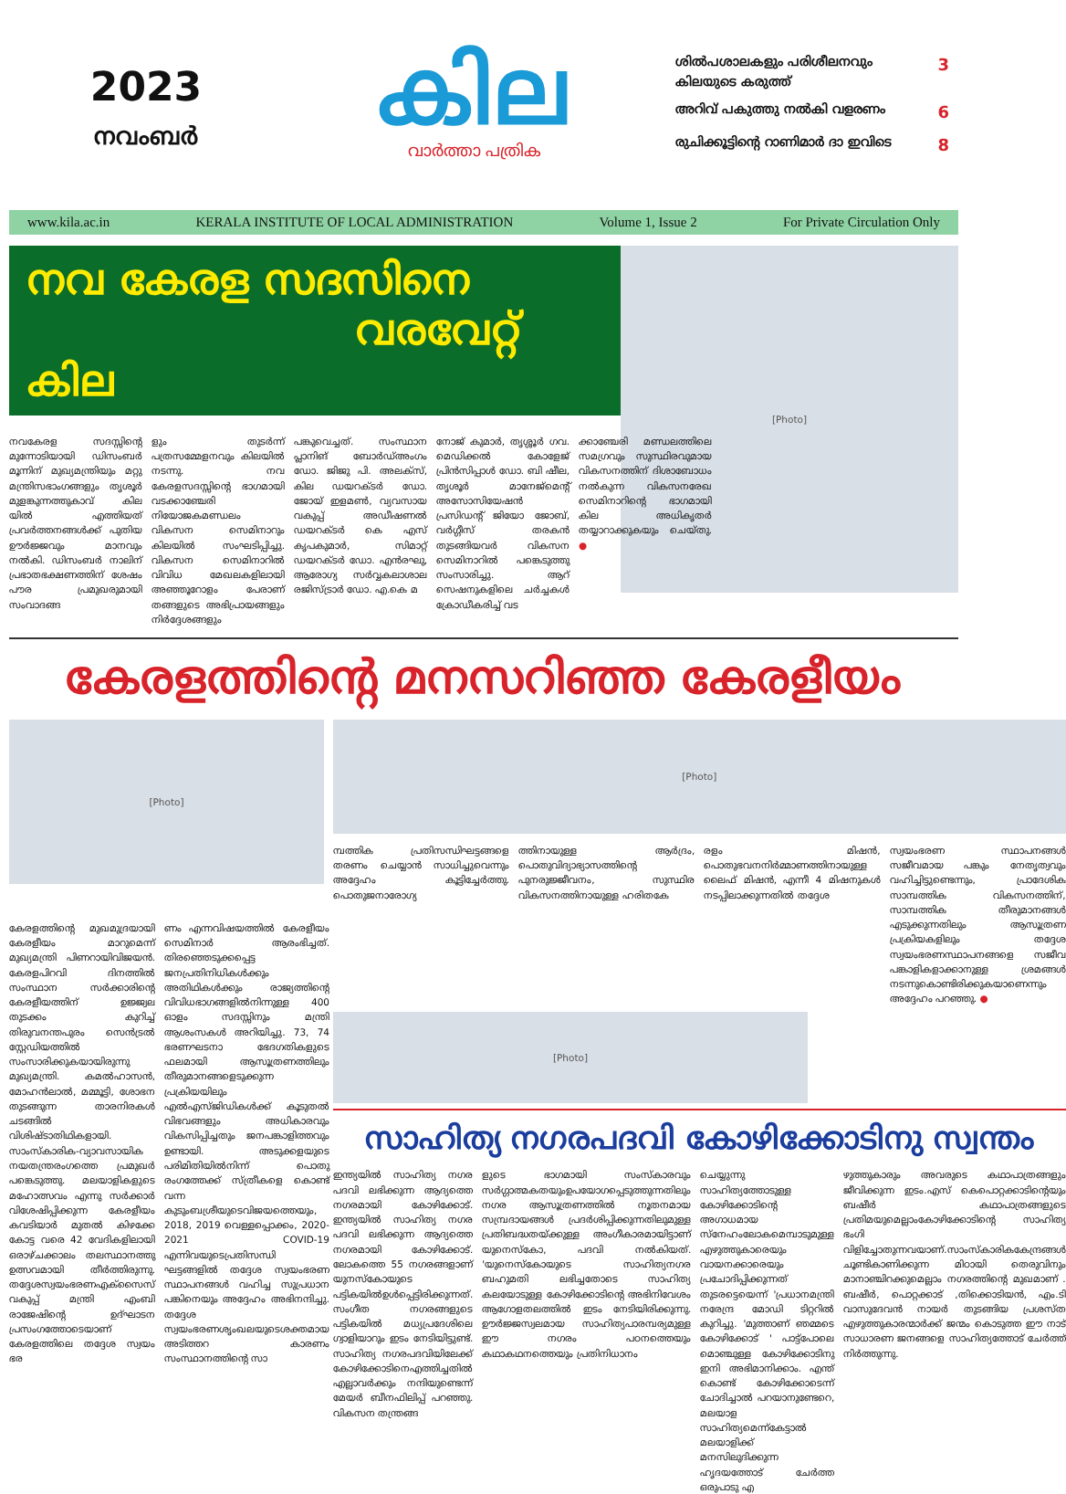2023
നവംബർ
കില
വാർത്താ പത്രിക
ശിൽപശാലകളും പരിശീലനവും
കിലയുടെ കരുത്ത് 3
അറിവ് പകുത്തു നൽകി വളരണം 6
രുചിക്കൂട്ടിന്റെ റാണിമാർ ദാ ഇവിടെ 8
www.kila.ac.in KERALA INSTITUTE OF LOCAL ADMINISTRATION Volume 1, Issue 2 For Private Circulation Only
നവ കേരള സദസിനെ
വരവേറ്റ് കില
നവകേരള സദസ്സിന്റെ മുന്നോടിയായി ഡിസംബർ മൂന്നിന് മുഖ്യമന്ത്രിയും മറ്റു മന്ത്രിസഭാംഗങ്ങളും തൃശൂർ മുളങ്കുന്നത്തുകാവ് കില യിൽ എത്തിയത് പ്രവർത്തനങ്ങൾക്ക് പുതിയ ഊർജ്ജവും മാനവും നൽകി. ഡിസംബർ നാലിന് പ്രഭാതഭക്ഷണത്തിന് ശേഷം പൗര പ്രമുഖരുമായി സംവാദങ്ങ
ളും തുടർന്ന് പത്രസമ്മേളനവും കിലയിൽ നടന്നു. നവ കേരളസദസ്സിന്റെ ഭാഗമായി വടക്കാഞ്ചേരി നിയോജകമണ്ഡലം വികസന സെമിനാറും കിലയിൽ സംഘടിപ്പിച്ചു. വികസന സെമിനാറിൽ വിവിധ മേഖലകളിലായി അഞ്ഞൂറോളം പേരാണ് തങ്ങളുടെ അഭിപ്രായങ്ങളും നിർദ്ദേശങ്ങളും
പങ്കുവെച്ചത്. സംസ്ഥാന പ്ലാനിങ് ബോർഡ്അംഗം ഡോ. ജിജു പി. അലക്സ്, കില ഡയറക്ടർ ഡോ. ജോയ് ഇളമൺ, വ്യവസായ വകുപ്പ് അഡീഷണൽ ഡയറക്ടർ കെ എസ് കൃപകുമാർ, സിമാറ്റ് ഡയറക്ടർ ഡോ. എൻരഘു, ആരോഗ്യ സർവ്വകലാശാല രജിസ്ട്രാർ ഡോ. എ.കെ മ
നോജ് കുമാർ, തൃശ്ശൂർ ഗവ. മെഡിക്കൽ കോളേജ് പ്രിൻസിപ്പാൾ ഡോ. ബി ഷീല, തൃശൂർ മാനേജ്മെന്റ് അസോസിയേഷൻ പ്രസിഡന്റ് ജിയോ ജോബ്, വർഗ്ഗീസ് തരകൻ തുടങ്ങിയവർ വികസന സെമിനാറിൽ പങ്കെടുത്തു സംസാരിച്ചു. ആറ് സെഷനുകളിലെ ചർച്ചകൾ ക്രോഡീകരിച്ച് വട
ക്കാഞ്ചേരി മണ്ഡലത്തിലെ സമഗ്രവും സുസ്ഥിരവുമായ വികസനത്തിന് ദിശാബോധം നൽകുന്ന വികസനരേഖ സെമിനാറിന്റെ ഭാഗമായി കില അധികൃതർ തയ്യാറാക്കുകയും ചെയ്തു. ●
[Photo]
കേരളത്തിന്റെ മനസറിഞ്ഞ കേരളീയം
[Photo]
കേരളത്തിന്റെ മുഖമുദ്രയായി കേരളീയം മാറുമെന്ന് മുഖ്യമന്ത്രി പിണറായിവിജയൻ. കേരളപിറവി ദിനത്തിൽ സംസ്ഥാന സർക്കാരിന്റെ കേരളീയത്തിന് ഉജ്ജ്വല തുടക്കം കുറിച്ച് തിരുവനന്തപുരം സെൻട്രൽ സ്റ്റേഡിയത്തിൽ സംസാരിക്കുകയായിരുന്നു മുഖ്യമന്ത്രി. കമൽഹാസൻ, മോഹൻലാൽ, മമ്മൂട്ടി, ശോഭന തുടങ്ങുന്ന താരനിരകൾ ചടങ്ങിൽ വിശിഷ്ടാതിഥികളായി. സാംസ്കാരിക-വ്യാവസായിക നയതന്ത്രരംഗത്തെ പ്രമുഖർ പങ്കെടുത്തു. മലയാളികളുടെ മഹോത്സവം എന്നു സർക്കാർ വിശേഷിപ്പിക്കുന്ന കേരളീയം കവടിയാർ മുതൽ കിഴക്കേ കോട്ട വരെ 42 വേദികളിലായി ഒരാഴ്ചക്കാലം തലസ്ഥാനത്തു ഉത്സവമായി തീർത്തിരുന്നു. തദ്ദേശസ്വയംഭരണഎക്സൈസ് വകുപ്പ് മന്ത്രി എംബി രാജേഷിന്റെ ഉദ്ഘാടന പ്രസംഗത്തോടെയാണ് കേരളത്തിലെ തദ്ദേശ സ്വയം ഭര
ണം എന്നവിഷയത്തിൽ കേരളീയം സെമിനാർ ആരംഭിച്ചത്. തിരഞ്ഞെടുക്കപ്പെട്ട ജനപ്രതിനിധികൾക്കും അതിഥികൾക്കും രാജ്യത്തിന്റെ വിവിധഭാഗങ്ങളിൽനിന്നുള്ള 400 ഓളം സദസ്സിനും മന്ത്രി ആശംസകൾ അറിയിച്ചു. 73, 74 ഭരണഘടനാ ഭേദഗതികളുടെ ഫലമായി ആസൂത്രണത്തിലും തീരുമാനങ്ങളെടുക്കുന്ന പ്രക്രിയയിലും എൽഎസ്ജിഡികൾക്ക് കൂടുതൽ വിഭവങ്ങളും അധികാരവും വികസിപ്പിച്ചതും ജനപങ്കാളിത്തവും ഉണ്ടായി. അടുക്കളയുടെ പരിമിതിയിൽനിന്ന് പൊതു രംഗത്തേക്ക് സ്ത്രീകളെ കൊണ്ട് വന്ന കുടുംബശ്രീയുടെവിജയത്തെയും, 2018, 2019 വെള്ളപ്പൊക്കം, 2020-2021 COVID-19 എന്നിവയുടെപ്രതിസന്ധി ഘട്ടങ്ങളിൽ തദ്ദേശ സ്വയംഭരണ സ്ഥാപനങ്ങൾ വഹിച്ച സുപ്രധാന പങ്കിനെയും അദ്ദേഹം അഭിനന്ദിച്ചു. തദ്ദേശ സ്വയംഭരണശൃംഖലയുടെശക്തമായ അടിത്തറ കാരണം സംസ്ഥാനത്തിന്റെ സാ
[Photo]
മ്പത്തിക പ്രതിസന്ധിഘട്ടങ്ങളെ തരണം ചെയ്യാൻ സാധിച്ചുവെന്നും അദ്ദേഹം കൂട്ടിച്ചേർത്തു. പൊതുജനാരോഗ്യ
ത്തിനായുള്ള ആർദ്രം, പൊതുവിദ്യാഭ്യാസത്തിന്റെ പുനരുജ്ജീവനം, സുസ്ഥിര വികസനത്തിനായുള്ള ഹരിതകേ
രളം മിഷൻ, പൊതുഭവനനിർമ്മാണത്തിനായുള്ള ലൈഫ് മിഷൻ, എന്നീ 4 മിഷനുകൾ നടപ്പിലാക്കുന്നതിൽ തദ്ദേശ
സ്വയംഭരണ സ്ഥാപനങ്ങൾ സജീവമായ പങ്കും നേതൃത്വവും വഹിച്ചിട്ടുണ്ടെന്നും, പ്രാദേശിക സാമ്പത്തിക വികസനത്തിന്, സാമ്പത്തിക തീരുമാനങ്ങൾ എടുക്കുന്നതിലും ആസൂത്രണ പ്രക്രിയകളിലും തദ്ദേശ സ്വയംഭരണസ്ഥാപനങ്ങളെ സജീവ പങ്കാളികളാക്കാനുള്ള ശ്രമങ്ങൾ നടന്നുകൊണ്ടിരിക്കുകയാണെന്നും അദ്ദേഹം പറഞ്ഞു. ●
[Photo]
സാഹിത്യ നഗരപദവി കോഴിക്കോടിനു സ്വന്തം
ഇന്ത്യയിൽ സാഹിത്യ നഗര പദവി ലഭിക്കുന്ന ആദ്യത്തെ നഗരമായി കോഴിക്കോട്. ഇന്ത്യയിൽ സാഹിത്യ നഗര പദവി ലഭിക്കുന്ന ആദ്യത്തെ നഗരമായി കോഴിക്കോട്. ലോകത്തെ 55 നഗരങ്ങളാണ് യുനസ്കോയുടെ പട്ടികയിൽഉൾപ്പെട്ടിരിക്കുന്നത്. സംഗീത നഗരങ്ങളുടെ പട്ടികയിൽ മധ്യപ്രദേശിലെ ഗ്വാളിയാറും ഇടം നേടിയിട്ടുണ്ട്. സാഹിത്യ നഗരപദവിയിലേക്ക് കോഴിക്കോടിനെഎത്തിച്ചതിൽ എല്ലാവർക്കും നന്ദിയുണ്ടെന്ന് മേയർ ബീനഫിലിപ്പ് പറഞ്ഞു. വികസന തന്ത്രങ്ങ
ളുടെ ഭാഗമായി സംസ്കാരവും സർഗ്ഗാത്മകതയുംഉപയോഗപ്പെടുത്തുന്നതിലും നഗര ആസൂത്രണത്തിൽ നൂതനമായ സമ്പ്രദായങ്ങൾ പ്രദർശിപ്പിക്കുന്നതിലുമുള്ള പ്രതിബദ്ധതയ്ക്കുള്ള അംഗീകാരമായിട്ടാണ് യുനെസ്കോ, പദവി നൽകിയത്. 'യുനെസ്കോയുടെ സാഹിത്യനഗര ബഹുമതി ലഭിച്ചതോടെ സാഹിത്യ കലയോടുള്ള കോഴിക്കോടിന്റെ അഭിനിവേശം ആഗോളതലത്തിൽ ഇടം നേടിയിരിക്കുന്നു. ഊർജ്ജസ്വലമായ സാഹിത്യപാരമ്പര്യമുള്ള ഈ നഗരം പഠനത്തെയും കഥാകഥനത്തെയും പ്രതിനിധാനം
ചെയ്യുന്നു സാഹിത്യത്തോടുള്ള കോഴിക്കോടിന്റെ അഗാധമായ സ്നേഹംലോകമെമ്പാടുമുള്ള എഴുത്തുകാരെയും വായനക്കാരെയും പ്രചോദിപ്പിക്കുന്നത് തുടരട്ടെയെന്ന് 'പ്രധാനമന്ത്രി നരേന്ദ്ര മോഡി ടിറ്ററിൽ കുറിച്ചു. 'മുത്താണ് ഞമ്മടെ കോഴിക്കോട് ' പാട്ട്പോലെ മൊഞ്ചുള്ള കോഴിക്കോടിനു ഇനി അഭിമാനിക്കാം. എന്ത് കൊണ്ട് കോഴിക്കോടെന്ന് ചോദിച്ചാൽ പറയാനുണ്ടേറെ, മലയാള സാഹിത്യമെന്ന്കേട്ടാൽ മലയാളിക്ക് മനസിലുദിക്കുന്ന ഹൃദയത്തോട് ചേർത്ത ഒരുപാടു എ
ഴുത്തുകാരും അവരുടെ കഥാപാത്രങ്ങളും ജീവിക്കുന്ന ഇടം.എസ് കെപൊറ്റക്കാടിന്റെയും ബഷീർ കഥാപാത്രങ്ങളുടെ പ്രതിമയുമെല്ലാംകോഴിക്കോടിന്റെ സാഹിത്യ ഭംഗി വിളിച്ചോതുന്നവയാണ്.സാംസ്കാരികകേന്ദ്രങ്ങൾ ചൂണ്ടികാണിക്കുന്ന മിഠായി തെരുവിനും മാനാഞ്ചിറക്കുമെല്ലാം നഗരത്തിന്റെ മുഖമാണ് . ബഷീർ, പൊറ്റക്കാട് ,തിക്കൊടിയൻ, എം.ടി വാസുദേവൻ നായർ തുടങ്ങിയ പ്രശസ്ത എഴുത്തുകാരന്മാർക്ക് ജന്മം കൊടുത്ത ഈ നാട് സാധാരണ ജനങ്ങളെ സാഹിത്യത്തോട് ചേർത്ത് നിർത്തുന്നു.